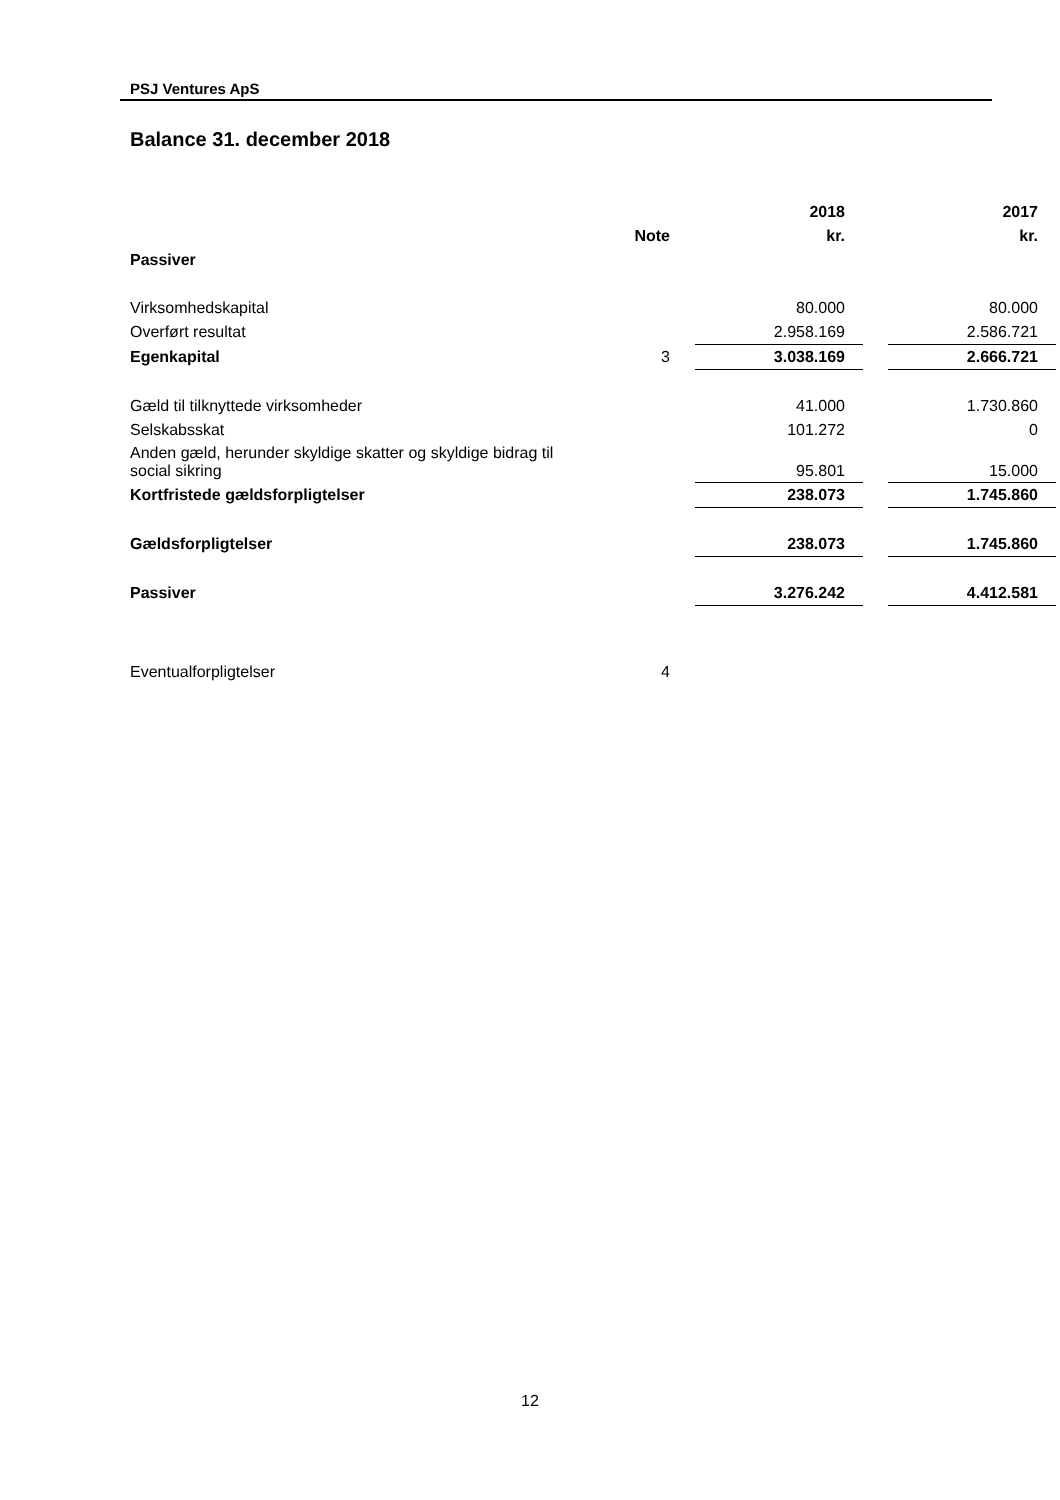PSJ Ventures ApS
Balance 31. december 2018
| | | | 2018 | | 2017 |
| --- | --- | --- | --- | --- | --- |
| | Note | | kr. | | kr. |
| Passiver | | | | | |
| Virksomhedskapital | | | 80.000 | | 80.000 |
| Overført resultat | | | 2.958.169 | | 2.586.721 |
| Egenkapital | 3 | | 3.038.169 | | 2.666.721 |
| Gæld til tilknyttede virksomheder | | | 41.000 | | 1.730.860 |
| Selskabsskat | | | 101.272 | | 0 |
| Anden gæld, herunder skyldige skatter og skyldige bidrag til social sikring | | | 95.801 | | 15.000 |
| Kortfristede gældsforpligtelser | | | 238.073 | | 1.745.860 |
| Gældsforpligtelser | | | 238.073 | | 1.745.860 |
| Passiver | | | 3.276.242 | | 4.412.581 |
| Eventualforpligtelser | 4 | | | | |
12